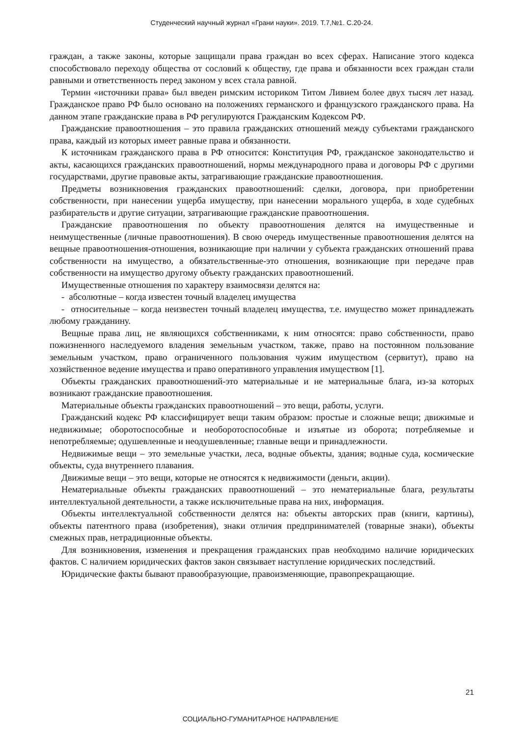Студенческий научный журнал «Грани науки». 2019. Т.7,№1. С.20-24.
граждан, а также законы, которые защищали права граждан во всех сферах. Написание этого кодекса способствовало переходу общества от сословий к обществу, где права и обязанности всех граждан стали равными и ответственность перед законом у всех стала равной.
Термин «источники права» был введен римским историком Титом Ливием более двух тысяч лет назад. Гражданское право РФ было основано на положениях германского и французского гражданского права. На данном этапе гражданские права в РФ регулируются Гражданским Кодексом РФ.
Гражданские правоотношения – это правила гражданских отношений между субъектами гражданского права, каждый из которых имеет равные права и обязанности.
К источникам гражданского права в РФ относится: Конституция РФ, гражданское законодательство и акты, касающихся гражданских правоотношений, нормы международного права и договоры РФ с другими государствами, другие правовые акты, затрагивающие гражданские правоотношения.
Предметы возникновения гражданских правоотношений: сделки, договора, при приобретении собственности, при нанесении ущерба имуществу, при нанесении морального ущерба, в ходе судебных разбирательств и другие ситуации, затрагивающие гражданские правоотношения.
Гражданские правоотношения по объекту правоотношения делятся на имущественные и неимущественные (личные правоотношения). В свою очередь имущественные правоотношения делятся на вещные правоотношения-отношения, возникающие при наличии у субъекта гражданских отношений права собственности на имущество, а обязательственные-это отношения, возникающие при передаче прав собственности на имущество другому объекту гражданских правоотношений.
Имущественные отношения по характеру взаимосвязи делятся на:
- абсолютные – когда известен точный владелец имущества
- относительные – когда неизвестен точный владелец имущества, т.е. имущество может принадлежать любому гражданину.
Вещные права лиц, не являющихся собственниками, к ним относятся: право собственности, право пожизненного наследуемого владения земельным участком, также, право на постоянном пользование земельным участком, право ограниченного пользования чужим имуществом (сервитут), право на хозяйственное ведение имущества и право оперативного управления имуществом [1].
Объекты гражданских правоотношений-это материальные и не материальные блага, из-за которых возникают гражданские правоотношения.
Материальные объекты гражданских правоотношений – это вещи, работы, услуги.
Гражданский кодекс РФ классифицирует вещи таким образом: простые и сложные вещи; движимые и недвижимые; оборотоспособные и необоротоспособные и изъятые из оборота; потребляемые и непотребляемые; одушевленные и неодушевленные; главные вещи и принадлежности.
Недвижимые вещи – это земельные участки, леса, водные объекты, здания; водные суда, космические объекты, суда внутреннего плавания.
Движимые вещи – это вещи, которые не относятся к недвижимости (деньги, акции).
Нематериальные объекты гражданских правоотношений – это нематериальные блага, результаты интеллектуальной деятельности, а также исключительные права на них, информация.
Объекты интеллектуальной собственности делятся на: объекты авторских прав (книги, картины), объекты патентного права (изобретения), знаки отличия предпринимателей (товарные знаки), объекты смежных прав, нетрадиционные объекты.
Для возникновения, изменения и прекращения гражданских прав необходимо наличие юридических фактов. С наличием юридических фактов закон связывает наступление юридических последствий.
Юридические факты бывают правообразующие, правоизменяющие, правопрекращающие.
21
СОЦИАЛЬНО-ГУМАНИТАРНОЕ НАПРАВЛЕНИЕ